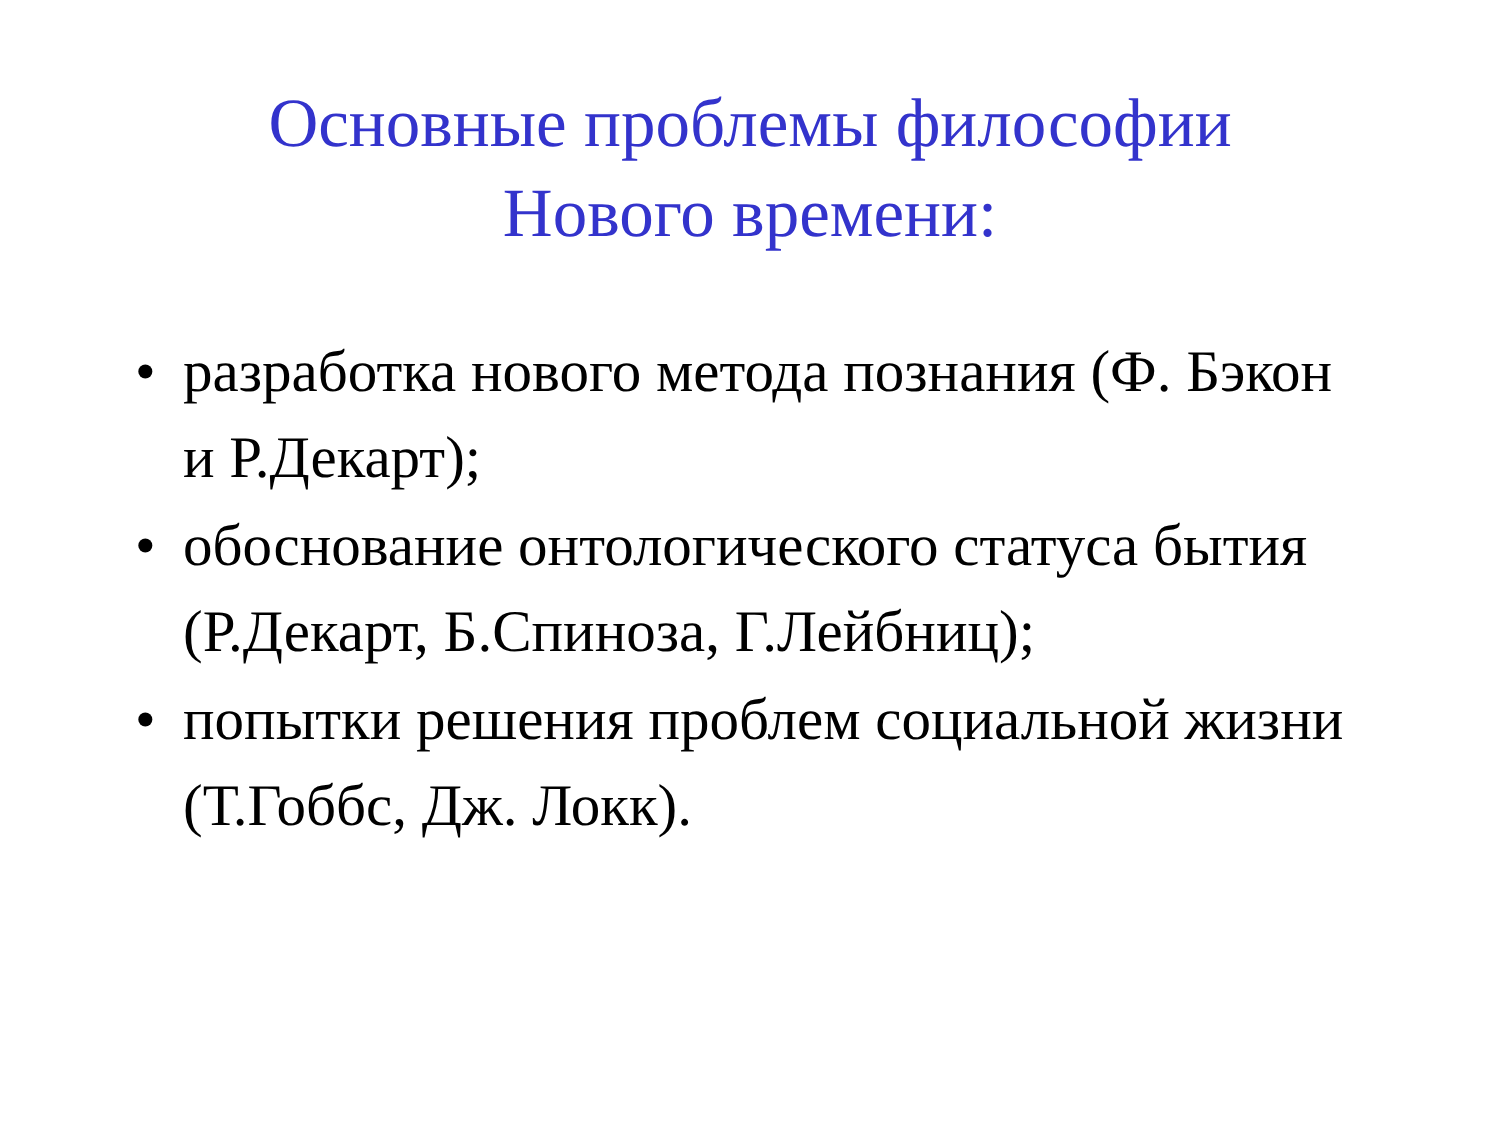Основные проблемы философии
Нового времени:
• разработка нового метода познания (Ф. Бэкон и Р.Декарт);
• обоснование онтологического статуса бытия (Р.Декарт, Б.Спиноза, Г.Лейбниц);
• попытки решения проблем социальной жизни (Т.Гоббс, Дж. Локк).